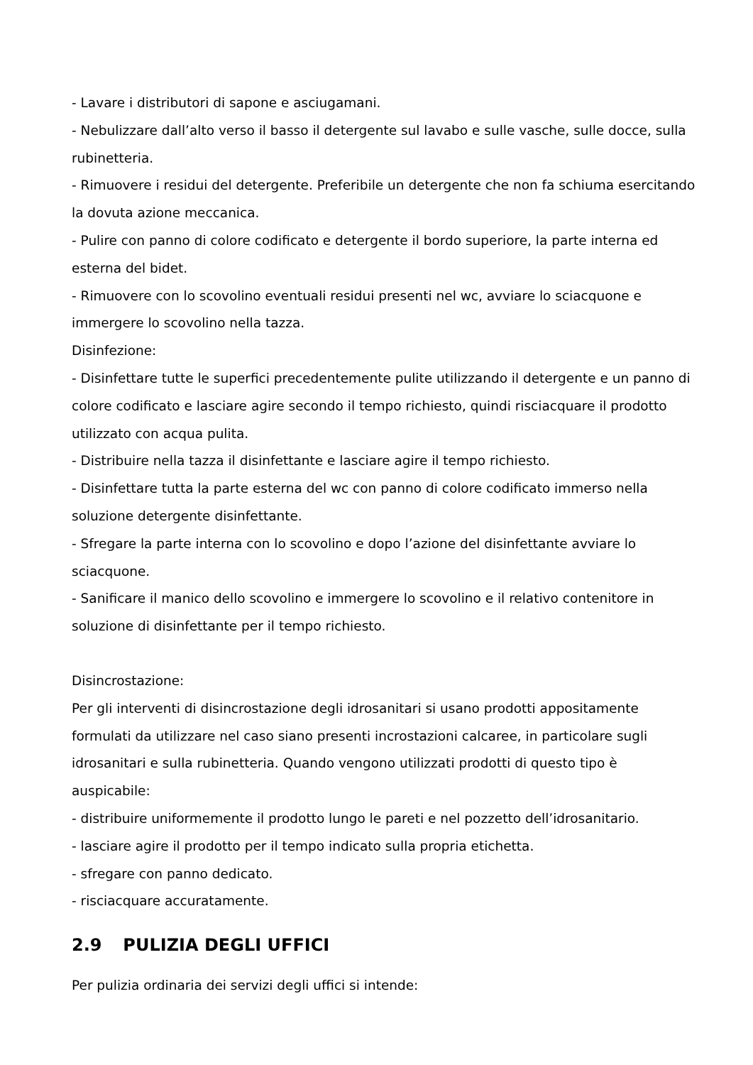- Lavare i distributori di sapone e asciugamani.
- Nebulizzare dall’alto verso il basso il detergente sul lavabo e sulle vasche, sulle docce, sulla rubinetteria.
- Rimuovere i residui del detergente. Preferibile un detergente che non fa schiuma esercitando la dovuta azione meccanica.
- Pulire con panno di colore codificato e detergente il bordo superiore, la parte interna ed esterna del bidet.
- Rimuovere con lo scovolino eventuali residui presenti nel wc, avviare lo sciacquone e immergere lo scovolino nella tazza.
Disinfezione:
- Disinfettare tutte le superfici precedentemente pulite utilizzando il detergente e un panno di colore codificato e lasciare agire secondo il tempo richiesto, quindi risciacquare il prodotto utilizzato con acqua pulita.
- Distribuire nella tazza il disinfettante e lasciare agire il tempo richiesto.
- Disinfettare tutta la parte esterna del wc con panno di colore codificato immerso nella soluzione detergente disinfettante.
- Sfregare la parte interna con lo scovolino e dopo l’azione del disinfettante avviare lo sciacquone.
- Sanificare il manico dello scovolino e immergere lo scovolino e il relativo contenitore in soluzione di disinfettante per il tempo richiesto.
Disincrostazione:
Per gli interventi di disincrostazione degli idrosanitari si usano prodotti appositamente formulati da utilizzare nel caso siano presenti incrostazioni calcaree, in particolare sugli idrosanitari e sulla rubinetteria. Quando vengono utilizzati prodotti di questo tipo è auspicabile:
- distribuire uniformemente il prodotto lungo le pareti e nel pozzetto dell’idrosanitario.
- lasciare agire il prodotto per il tempo indicato sulla propria etichetta.
- sfregare con panno dedicato.
- risciacquare accuratamente.
2.9 PULIZIA DEGLI UFFICI
Per pulizia ordinaria dei servizi degli uffici si intende: